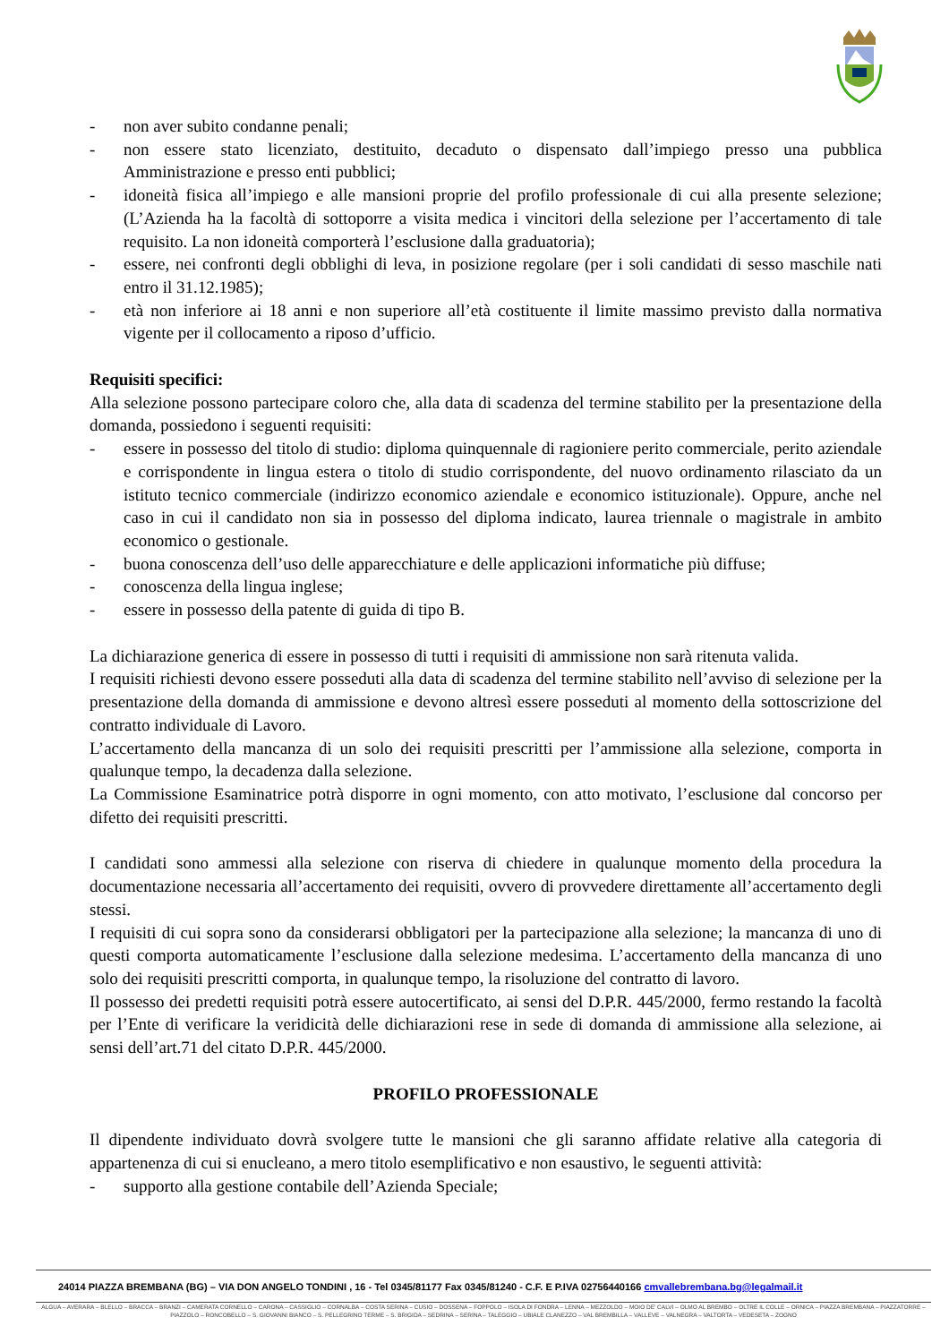- non aver subito condanne penali;
- non essere stato licenziato, destituito, decaduto o dispensato dall’impiego presso una pubblica Amministrazione e presso enti pubblici;
- idoneità fisica all’impiego e alle mansioni proprie del profilo professionale di cui alla presente selezione; (L’Azienda ha la facoltà di sottoporre a visita medica i vincitori della selezione per l’accertamento di tale requisito. La non idoneità comporterà l’esclusione dalla graduatoria);
- essere, nei confronti degli obblighi di leva, in posizione regolare (per i soli candidati di sesso maschile nati entro il 31.12.1985);
- età non inferiore ai 18 anni e non superiore all’età costituente il limite massimo previsto dalla normativa vigente per il collocamento a riposo d’ufficio.
Requisiti specifici:
Alla selezione possono partecipare coloro che, alla data di scadenza del termine stabilito per la presentazione della domanda, possiedono i seguenti requisiti:
- essere in possesso del titolo di studio: diploma quinquennale di ragioniere perito commerciale, perito aziendale e corrispondente in lingua estera o titolo di studio corrispondente, del nuovo ordinamento rilasciato da un istituto tecnico commerciale (indirizzo economico aziendale e economico istituzionale). Oppure, anche nel caso in cui il candidato non sia in possesso del diploma indicato, laurea triennale o magistrale in ambito economico o gestionale.
- buona conoscenza dell’uso delle apparecchiature e delle applicazioni informatiche più diffuse;
- conoscenza della lingua inglese;
- essere in possesso della patente di guida di tipo B.
La dichiarazione generica di essere in possesso di tutti i requisiti di ammissione non sarà ritenuta valida.
I requisiti richiesti devono essere posseduti alla data di scadenza del termine stabilito nell’avviso di selezione per la presentazione della domanda di ammissione e devono altresì essere posseduti al momento della sottoscrizione del contratto individuale di Lavoro.
L’accertamento della mancanza di un solo dei requisiti prescritti per l’ammissione alla selezione, comporta in qualunque tempo, la decadenza dalla selezione.
La Commissione Esaminatrice potrà disporre in ogni momento, con atto motivato, l’esclusione dal concorso per difetto dei requisiti prescritti.
I candidati sono ammessi alla selezione con riserva di chiedere in qualunque momento della procedura la documentazione necessaria all’accertamento dei requisiti, ovvero di provvedere direttamente all’accertamento degli stessi.
I requisiti di cui sopra sono da considerarsi obbligatori per la partecipazione alla selezione; la mancanza di uno di questi comporta automaticamente l’esclusione dalla selezione medesima. L’accertamento della mancanza di uno solo dei requisiti prescritti comporta, in qualunque tempo, la risoluzione del contratto di lavoro.
Il possesso dei predetti requisiti potrà essere autocertificato, ai sensi del D.P.R. 445/2000, fermo restando la facoltà per l’Ente di verificare la veridicità delle dichiarazioni rese in sede di domanda di ammissione alla selezione, ai sensi dell’art.71 del citato D.P.R. 445/2000.
PROFILO PROFESSIONALE
Il dipendente individuato dovrà svolgere tutte le mansioni che gli saranno affidate relative alla categoria di appartenenza di cui si enucleano, a mero titolo esemplificativo e non esaustivo, le seguenti attività:
- supporto alla gestione contabile dell’Azienda Speciale;
24014 PIAZZA BREMBANA (BG) – VIA DON ANGELO TONDINI , 16 - Tel 0345/81177 Fax 0345/81240 - C.F. E P.IVA 02756440166 cmvallebrembana.bg@legalmail.it
ALGUA – AVERARA – BLELLO – BRACCA – BRANZI – CAMERATA CORNELLO – CARONA – CASSIGLIO – CORNALBA – COSTA SERINA – CUSIO – DOSSENA – FOPPOLO – ISOLA DI FONDRA – LENNA – MEZZOLDO – MOIO DE' CALVI – OLMO AL BREMBO – OLTRE IL COLLE – ORNICA – PIAZZA BREMBANA – PIAZZATORRE – PIAZZOLO – RONCOBELLO – S. GIOVANNI BIANCO – S. PELLEGRINO TERME – S. BRIGIDA – SEDRINA – SERINA – TALEGGIO – UBIALE CLANEZZO – VAL BREMBILLA – VALLEVE – VALNEGRA – VALTORTA – VEDESETA – ZOGNO